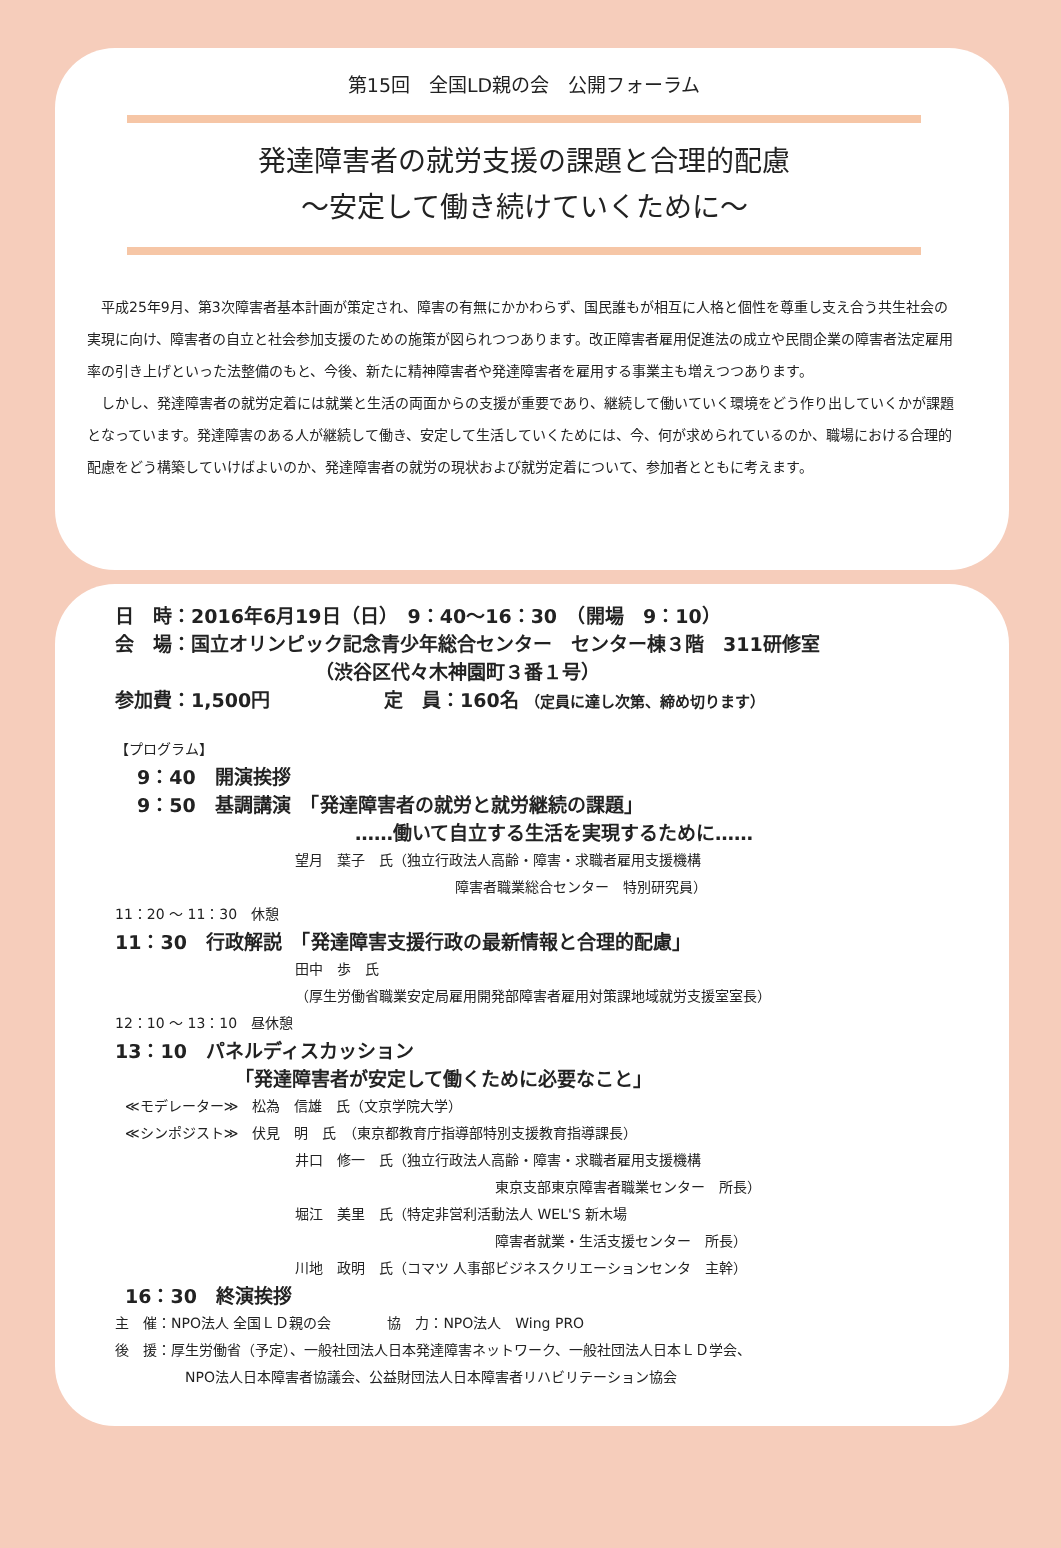第15回　全国LD親の会　公開フォーラム
発達障害者の就労支援の課題と合理的配慮
〜安定して働き続けていくために〜
　平成25年9月、第3次障害者基本計画が策定され、障害の有無にかかわらず、国民誰もが相互に人格と個性を尊重し支え合う共生社会の実現に向け、障害者の自立と社会参加支援のための施策が図られつつあります。改正障害者雇用促進法の成立や民間企業の障害者法定雇用率の引き上げといった法整備のもと、今後、新たに精神障害者や発達障害者を雇用する事業主も増えつつあります。
　しかし、発達障害者の就労定着には就業と生活の両面からの支援が重要であり、継続して働いていく環境をどう作り出していくかが課題となっています。発達障害のある人が継続して働き、安定して生活していくためには、今、何が求められているのか、職場における合理的配慮をどう構築していけばよいのか、発達障害者の就労の現状および就労定着について、参加者とともに考えます。
日　時：2016年6月19日（日）　9：40〜16：30　（開場　9：10）
会　場：国立オリンピック記念青少年総合センター　センター棟３階　311研修室
（渋谷区代々木神園町３番１号）
参加費：1,500円　　　　　　定　員：160名 （定員に達し次第、締め切ります）
【プログラム】
9：40　開演挨拶
9：50　基調講演　「発達障害者の就労と就労継続の課題」
……働いて自立する生活を実現するために……
望月　葉子　氏（独立行政法人高齢・障害・求職者雇用支援機構
障害者職業総合センター　特別研究員）
11：20 〜 11：30　休憩
11：30　行政解説　「発達障害支援行政の最新情報と合理的配慮」
田中　歩　氏
（厚生労働省職業安定局雇用開発部障害者雇用対策課地域就労支援室室長）
12：10 〜 13：10　昼休憩
13：10　パネルディスカッション
「発達障害者が安定して働くために必要なこと」
≪モデレーター≫　松為　信雄　氏（文京学院大学）
≪シンポジスト≫　伏見　明　氏　（東京都教育庁指導部特別支援教育指導課長）
井口　修一　氏（独立行政法人高齢・障害・求職者雇用支援機構
東京支部東京障害者職業センター　所長）
堀江　美里　氏（特定非営利活動法人 WEL'S 新木場
障害者就業・生活支援センター　所長）
川地　政明　氏（コマツ 人事部ビジネスクリエーションセンタ　主幹）
16：30　終演挨拶
主　催：NPO法人 全国ＬＤ親の会　　　　協　力：NPO法人　Wing PRO
後　援：厚生労働省（予定）、一般社団法人日本発達障害ネットワーク、一般社団法人日本ＬＤ学会、
NPO法人日本障害者協議会、公益財団法人日本障害者リハビリテーション協会